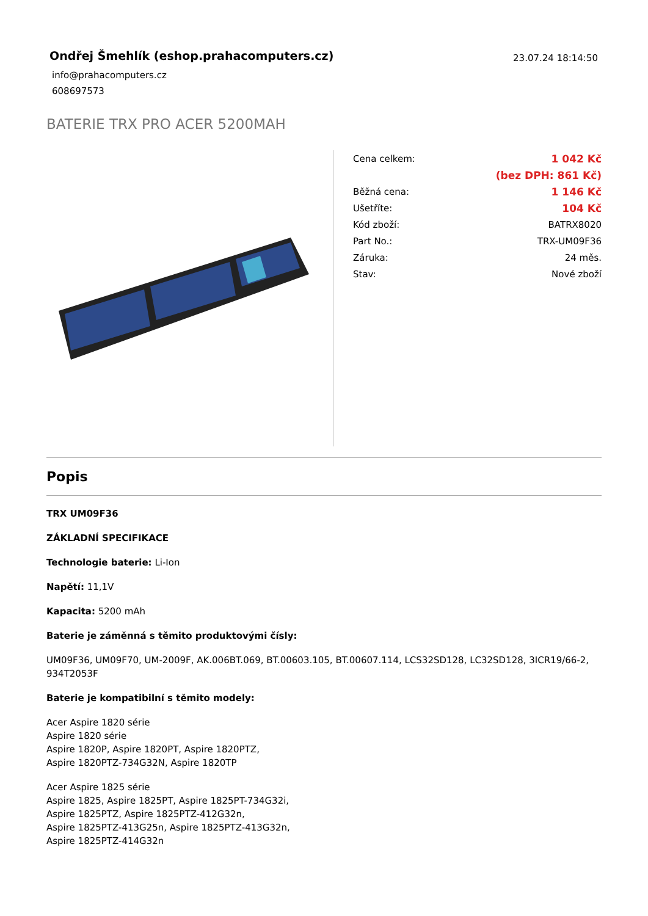Ondřej Šmehlík (eshop.prahacomputers.cz)
info@prahacomputers.cz
608697573
23.07.24 18:14:50
BATERIE TRX PRO ACER 5200MAH
| Cena celkem: | 1 042 Kč |
| | (bez DPH: 861 Kč) |
| Běžná cena: | 1 146 Kč |
| Ušetříte: | 104 Kč |
| Kód zboží: | BATRX8020 |
| Part No.: | TRX-UM09F36 |
| Záruka: | 24 měs. |
| Stav: | Nové zboží |
Popis
TRX UM09F36
ZÁKLADNÍ SPECIFIKACE
Technologie baterie: Li-Ion
Napětí: 11,1V
Kapacita: 5200 mAh
Baterie je záměnná s těmito produktovými čísly:
UM09F36, UM09F70, UM-2009F, AK.006BT.069, BT.00603.105, BT.00607.114, LCS32SD128, LC32SD128, 3ICR19/66-2, 934T2053F
Baterie je kompatibilní s těmito modely:
Acer Aspire 1820 série
Aspire 1820 série
Aspire 1820P, Aspire 1820PT, Aspire 1820PTZ,
Aspire 1820PTZ-734G32N, Aspire 1820TP
Acer Aspire 1825 série
Aspire 1825, Aspire 1825PT, Aspire 1825PT-734G32i,
Aspire 1825PTZ, Aspire 1825PTZ-412G32n,
Aspire 1825PTZ-413G25n, Aspire 1825PTZ-413G32n,
Aspire 1825PTZ-414G32n